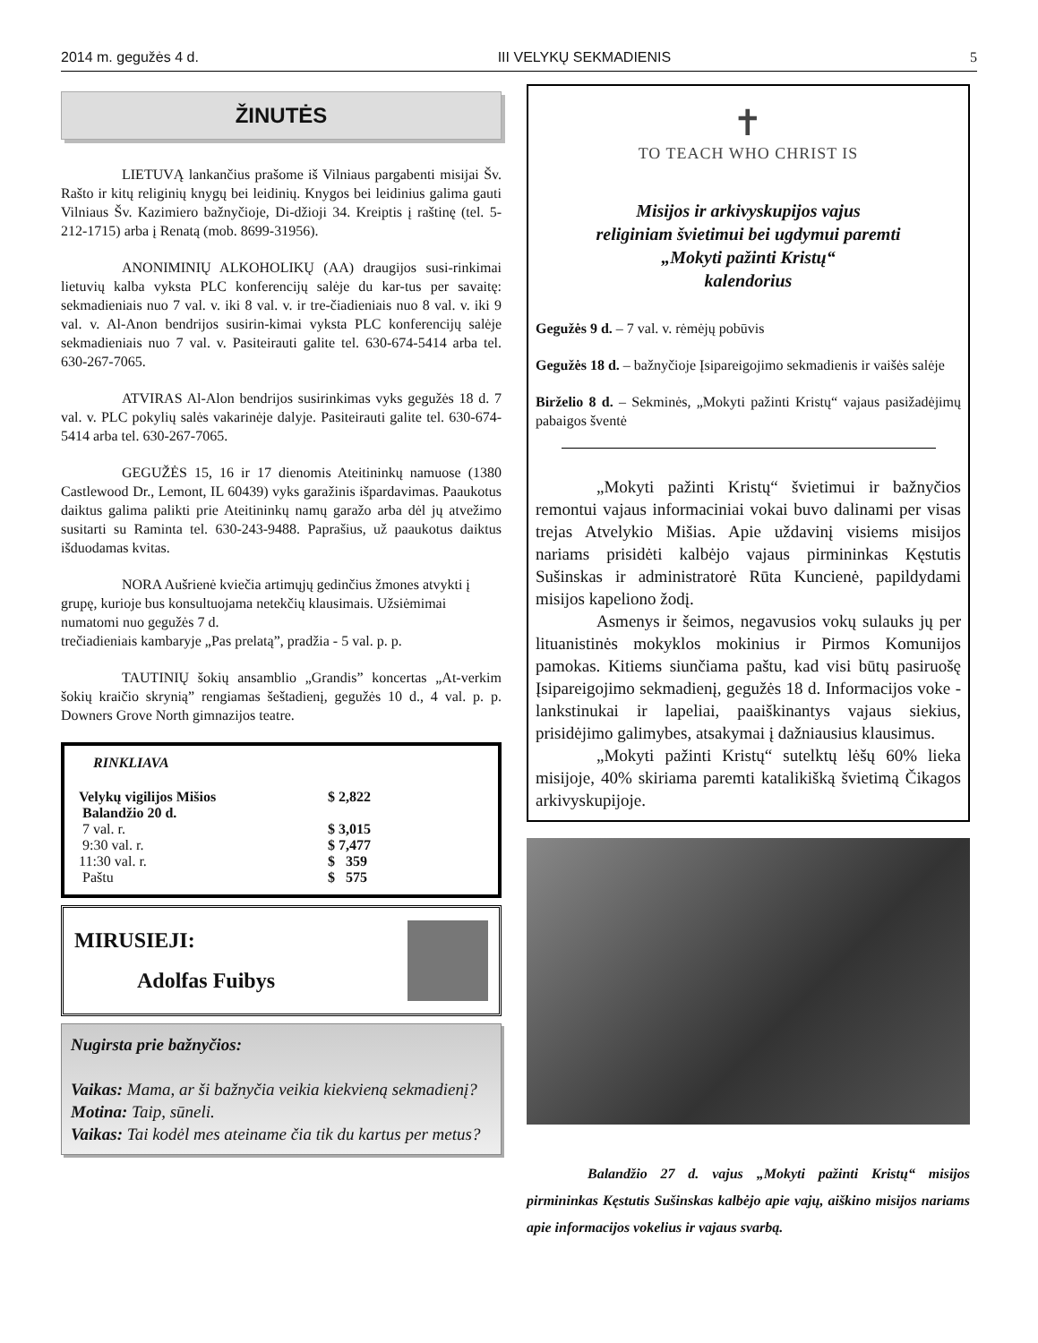2014 m. gegužės 4 d. III VELYKŲ SEKMADIENIS 5
ŽINUTĖS
LIETUVĄ lankančius prašome iš Vilniaus pargabenti misijai Šv. Rašto ir kitų religinių knygų bei leidinių. Knygos bei leidinius galima gauti Vilniaus Šv. Kazimiero bažnyčioje, Di-džioji 34. Kreiptis į raštinę (tel. 5-212-1715) arba į Renatą (mob. 8699-31956).
ANONIMINIŲ ALKOHOLIKŲ (AA) draugijos susi-rinkimai lietuvių kalba vyksta PLC konferencijų salėje du kar-tus per savaitę: sekmadieniais nuo 7 val. v. iki 8 val. v. ir tre-čiadieniais nuo 8 val. v. iki 9 val. v. Al-Anon bendrijos susirin-kimai vyksta PLC konferencijų salėje sekmadieniais nuo 7 val. v. Pasiteirauti galite tel. 630-674-5414 arba tel. 630-267-7065.
ATVIRAS Al-Alon bendrijos susirinkimas vyks gegužės 18 d. 7 val. v. PLC pokylių salės vakarinėje dalyje. Pasiteirauti galite tel. 630-674-5414 arba tel. 630-267-7065.
GEGUŽĖS 15, 16 ir 17 dienomis Ateitininkų namuose (1380 Castlewood Dr., Lemont, IL 60439) vyks garažinis išpardavimas. Paaukotus daiktus galima palikti prie Ateitininkų namų garažo arba dėl jų atvežimo susitarti su Raminta tel. 630-243-9488. Paprašius, už paaukotus daiktus išduodamas kvitas.
NORA Aušrienė kviečia artimųjų gedinčius žmones atvykti į grupę, kurioje bus konsultuojama netekčių klausimais. Užsiėmimai numatomi nuo gegužės 7 d.
trečiadieniais kambaryje „Pas prelatą”, pradžia - 5 val. p. p.
TAUTINIŲ šokių ansamblio „Grandis” koncertas „At-verkim šokių kraičio skrynią” rengiamas šeštadienį, gegužės 10 d., 4 val. p. p. Downers Grove North gimnazijos teatre.
RINKLIAVA
| Velykų vigilijos Mišios | $ 2,822 |
| Balandžio 20 d. | |
| 7 val. r. | $ 3,015 |
| 9:30 val. r. | $ 7,477 |
| 11:30 val. r. | $ 359 |
| Paštu | $ 575 |
MIRUSIEJI:
Adolfas Fuibys
Nugirsta prie bažnyčios:
Vaikas: Mama, ar ši bažnyčia veikia kiekvieną sekmadienį?
Motina: Taip, sūneli.
Vaikas: Tai kodėl mes ateiname čia tik du kartus per metus?
✝
TO TEACH WHO CHRIST IS
Misijos ir arkivyskupijos vajus
religiniam švietimui bei ugdymui paremti
„Mokyti pažinti Kristų“
kalendorius
Gegužės 9 d. – 7 val. v. rėmėjų pobūvis
Gegužės 18 d. – bažnyčioje Įsipareigojimo sekmadienis ir vaišės salėje
Birželio 8 d. – Sekminės, „Mokyti pažinti Kristų“ vajaus pasižadėjimų pabaigos šventė
„Mokyti pažinti Kristų“ švietimui ir bažnyčios remontui vajaus informaciniai vokai buvo dalinami per visas trejas Atvelykio Mišias. Apie uždavinį visiems misijos nariams prisidėti kalbėjo vajaus pirmininkas Kęstutis Sušinskas ir administratorė Rūta Kuncienė, papildydami misijos kapeliono žodį.
Asmenys ir šeimos, negavusios vokų sulauks jų per lituanistinės mokyklos mokinius ir Pirmos Komunijos pamokas. Kitiems siunčiama paštu, kad visi būtų pasiruošę Įsipareigojimo sekmadienį, gegužės 18 d. Informacijos voke - lankstinukai ir lapeliai, paaiškinantys vajaus siekius, prisidėjimo galimybes, atsakymai į dažniausius klausimus.
„Mokyti pažinti Kristų“ sutelktų lėšų 60% lieka misijoje, 40% skiriama paremti katalikišką švietimą Čikagos arkivyskupijoje.
Balandžio 27 d. vajus „Mokyti pažinti Kristų“ misijos pirmininkas Kęstutis Sušinskas kalbėjo apie vajų, aiškino misijos nariams apie informacijos vokelius ir vajaus svarbą.